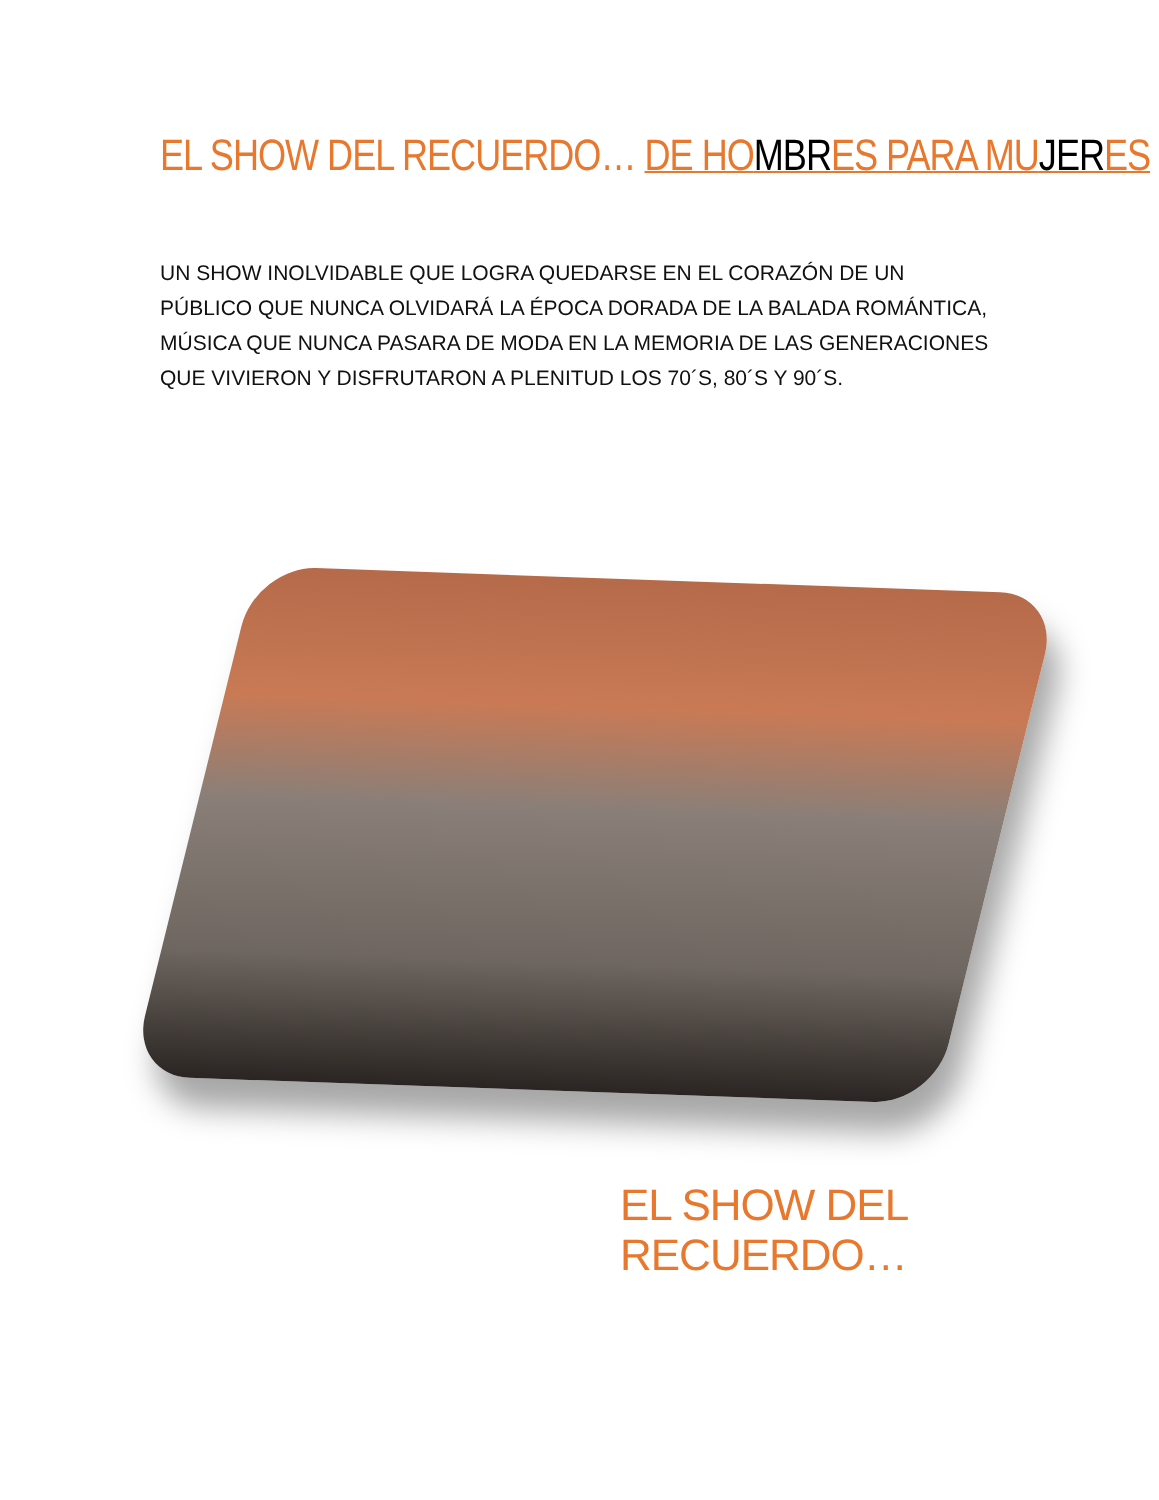EL SHOW DEL RECUERDO… DE HOMBRES PARA MUJERES
UN SHOW INOLVIDABLE QUE LOGRA QUEDARSE EN EL CORAZÓN DE UN PÚBLICO QUE NUNCA OLVIDARÁ LA ÉPOCA DORADA DE LA BALADA ROMÁNTICA, MÚSICA QUE NUNCA PASARA DE MODA EN LA MEMORIA DE LAS GENERACIONES QUE VIVIERON Y DISFRUTARON A PLENITUD LOS 70´S, 80´S Y 90´S.
EL SHOW DEL RECUERDO…